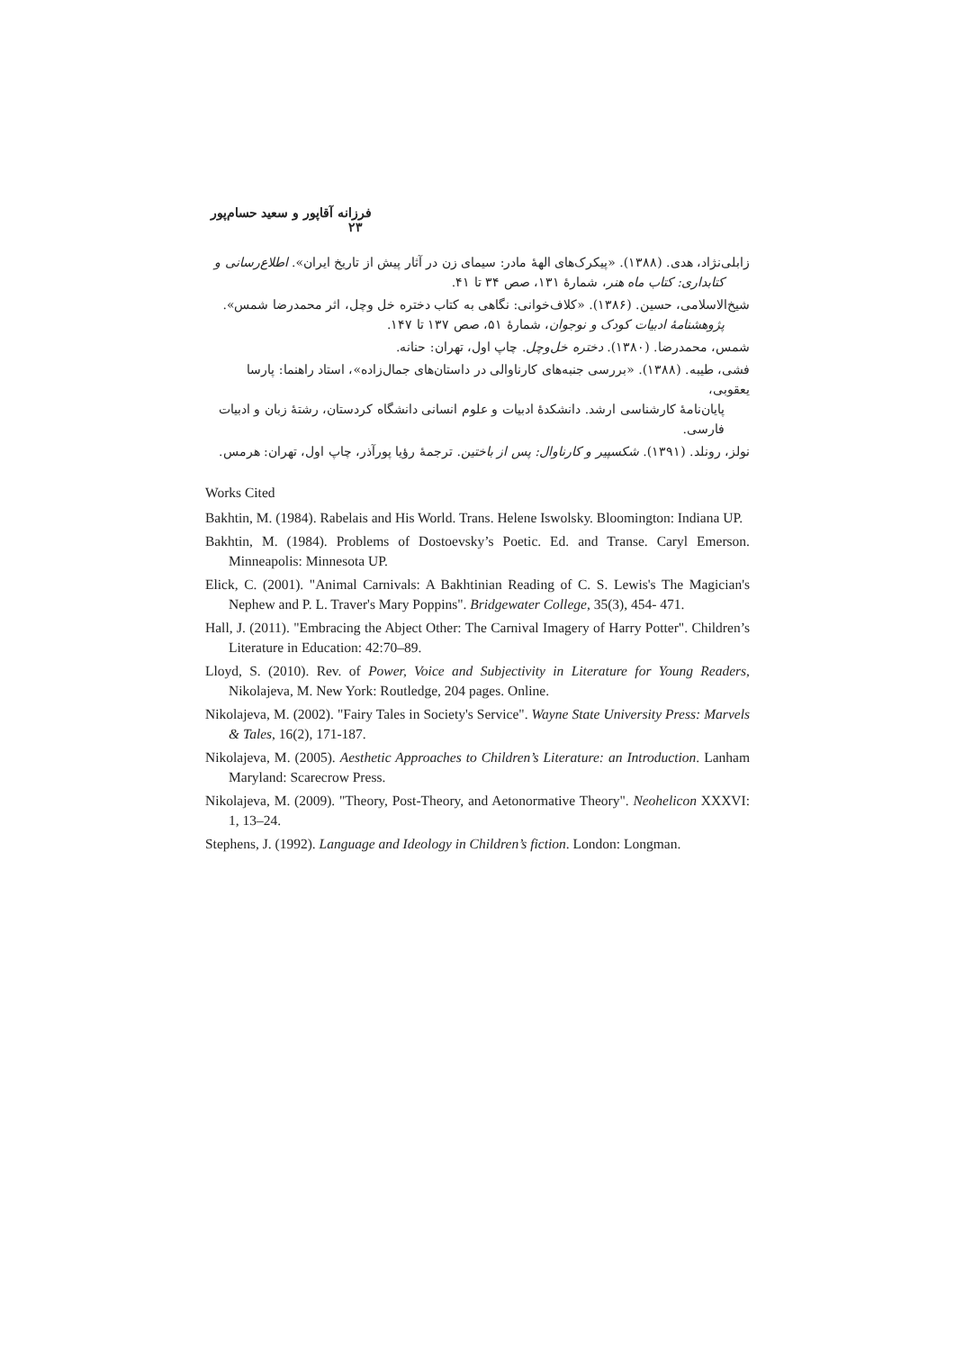فرزانه آقاپور و سعید حسام‌پور ۲۳
زابلی‌نژاد، هدی. (۱۳۸۸). «پیکرک‌های الههٔ مادر: سیمای زن در آثار پیش از تاریخ ایران». اطلاع‌رسانی و
کتابداری: کتاب ماه هنر، شمارهٔ ۱۳۱، صص ۳۴ تا ۴۱.
شیخ‌الاسلامی، حسین. (۱۳۸۶). «کلاف‌خوانی: نگاهی به کتاب دختره خل وچل، اثر محمدرضا شمس».
پژوهشنامهٔ ادبیات کودک و نوجوان، شمارهٔ ۵۱، صص ۱۳۷ تا ۱۴۷.
شمس، محمدرضا. (۱۳۸۰). دختره خل‌وچل. چاپ اول، تهران: حنانه.
فشی، طیبه. (۱۳۸۸). «بررسی جنبه‌های کارناوالی در داستان‌های جمال‌زاده»، استاد راهنما: پارسا یعقوبی،
پایان‌نامهٔ کارشناسی ارشد. دانشکدهٔ ادبیات و علوم انسانی دانشگاه کردستان، رشتهٔ زبان و ادبیات فارسی.
نولز، رونلد. (۱۳۹۱). شکسپیر و کارناوال: پس از باختین. ترجمهٔ رؤیا پورآذر، چاپ اول، تهران: هرمس.
Works Cited
Bakhtin, M. (1984). Rabelais and His World. Trans. Helene Iswolsky. Bloomington: Indiana UP.
Bakhtin, M. (1984). Problems of Dostoevsky’s Poetic. Ed. and Transe. Caryl Emerson. Minneapolis: Minnesota UP.
Elick, C. (2001). "Animal Carnivals: A Bakhtinian Reading of C. S. Lewis's The Magician's Nephew and P. L. Traver's Mary Poppins". Bridgewater College, 35(3), 454- 471.
Hall, J. (2011). "Embracing the Abject Other: The Carnival Imagery of Harry Potter". Children’s Literature in Education: 42:70–89.
Lloyd, S. (2010). Rev. of Power, Voice and Subjectivity in Literature for Young Readers, Nikolajeva, M. New York: Routledge, 204 pages. Online.
Nikolajeva, M. (2002). "Fairy Tales in Society's Service". Wayne State University Press: Marvels & Tales, 16(2), 171-187.
Nikolajeva, M. (2005). Aesthetic Approaches to Children’s Literature: an Introduction. Lanham Maryland: Scarecrow Press.
Nikolajeva, M. (2009). "Theory, Post-Theory, and Aetonormative Theory". Neohelicon XXXVI: 1, 13–24.
Stephens, J. (1992). Language and Ideology in Children’s fiction. London: Longman.